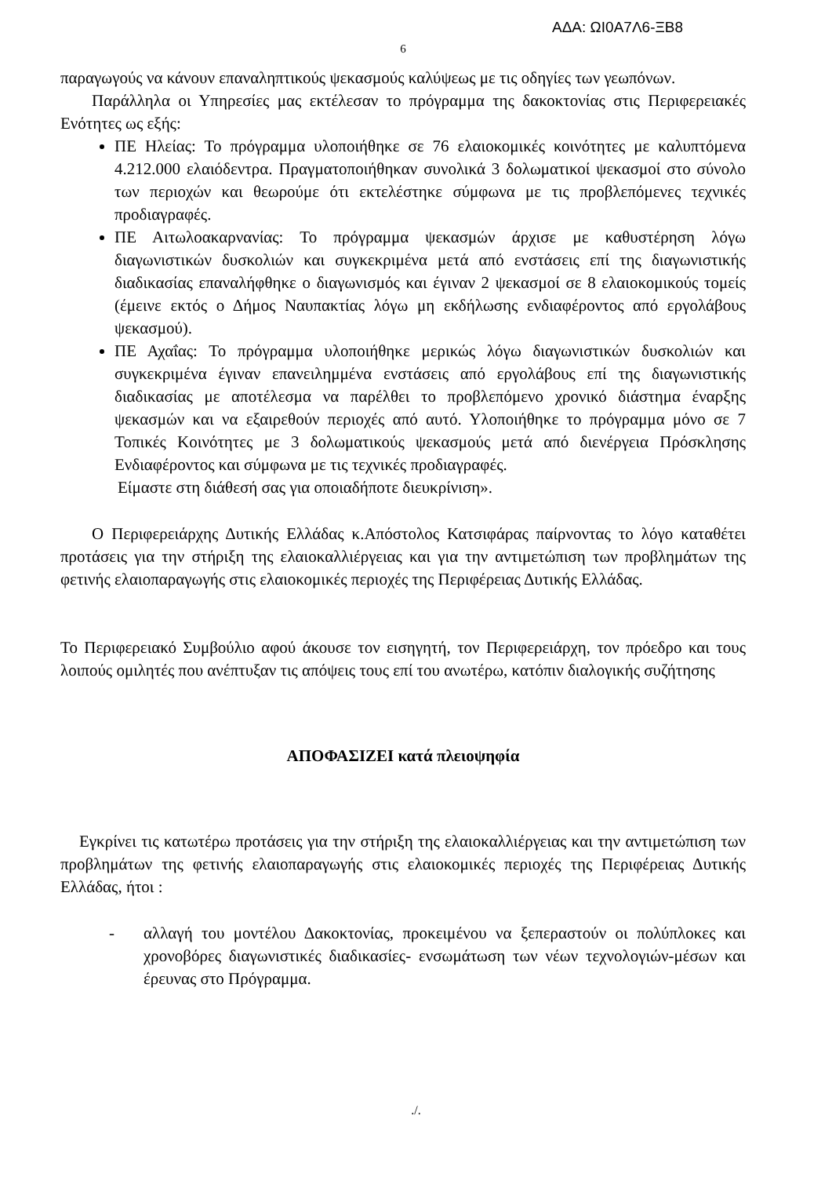ΑΔΑ: ΩΙ0Α7Λ6-ΞΒ8
6
παραγωγούς να κάνουν επαναληπτικούς ψεκασμούς καλύψεως με τις οδηγίες των γεωπόνων.
Παράλληλα οι Υπηρεσίες μας εκτέλεσαν το πρόγραμμα της δακοκτονίας στις Περιφερειακές Ενότητες ως εξής:
ΠΕ Ηλείας: Το πρόγραμμα υλοποιήθηκε σε 76 ελαιοκομικές κοινότητες με καλυπτόμενα 4.212.000 ελαιόδεντρα. Πραγματοποιήθηκαν συνολικά 3 δολωματικοί ψεκασμοί στο σύνολο των περιοχών και θεωρούμε ότι εκτελέστηκε σύμφωνα με τις προβλεπόμενες τεχνικές προδιαγραφές.
ΠΕ Αιτωλοακαρνανίας: Το πρόγραμμα ψεκασμών άρχισε με καθυστέρηση λόγω διαγωνιστικών δυσκολιών και συγκεκριμένα μετά από ενστάσεις επί της διαγωνιστικής διαδικασίας επαναλήφθηκε ο διαγωνισμός και έγιναν 2 ψεκασμοί σε 8 ελαιοκομικούς τομείς (έμεινε εκτός ο Δήμος Ναυπακτίας λόγω μη εκδήλωσης ενδιαφέροντος από εργολάβους ψεκασμού).
ΠΕ Αχαΐας: Το πρόγραμμα υλοποιήθηκε μερικώς λόγω διαγωνιστικών δυσκολιών και συγκεκριμένα έγιναν επανειλημμένα ενστάσεις από εργολάβους επί της διαγωνιστικής διαδικασίας με αποτέλεσμα να παρέλθει το προβλεπόμενο χρονικό διάστημα έναρξης ψεκασμών και να εξαιρεθούν περιοχές από αυτό. Υλοποιήθηκε το πρόγραμμα μόνο σε 7 Τοπικές Κοινότητες με 3 δολωματικούς ψεκασμούς μετά από διενέργεια Πρόσκλησης Ενδιαφέροντος και σύμφωνα με τις τεχνικές προδιαγραφές.
Είμαστε στη διάθεσή σας για οποιαδήποτε διευκρίνιση».
Ο Περιφερειάρχης Δυτικής Ελλάδας κ.Απόστολος Κατσιφάρας παίρνοντας το λόγο καταθέτει προτάσεις για την στήριξη της ελαιοκαλλιέργειας και για την αντιμετώπιση των προβλημάτων της φετινής ελαιοπαραγωγής στις ελαιοκομικές περιοχές της Περιφέρειας Δυτικής Ελλάδας.
Το Περιφερειακό Συμβούλιο αφού άκουσε τον εισηγητή, τον Περιφερειάρχη, τον πρόεδρο και τους λοιπούς ομιλητές που ανέπτυξαν τις απόψεις τους επί του ανωτέρω, κατόπιν διαλογικής συζήτησης
ΑΠΟΦΑΣΙΖΕΙ κατά πλειοψηφία
Εγκρίνει τις κατωτέρω προτάσεις για την στήριξη της ελαιοκαλλιέργειας και την αντιμετώπιση των προβλημάτων της φετινής ελαιοπαραγωγής στις ελαιοκομικές περιοχές της Περιφέρειας Δυτικής Ελλάδας, ήτοι :
- αλλαγή του μοντέλου Δακοκτονίας, προκειμένου να ξεπεραστούν οι πολύπλοκες και χρονοβόρες διαγωνιστικές διαδικασίες- ενσωμάτωση των νέων τεχνολογιών-μέσων και έρευνας στο Πρόγραμμα.
./.